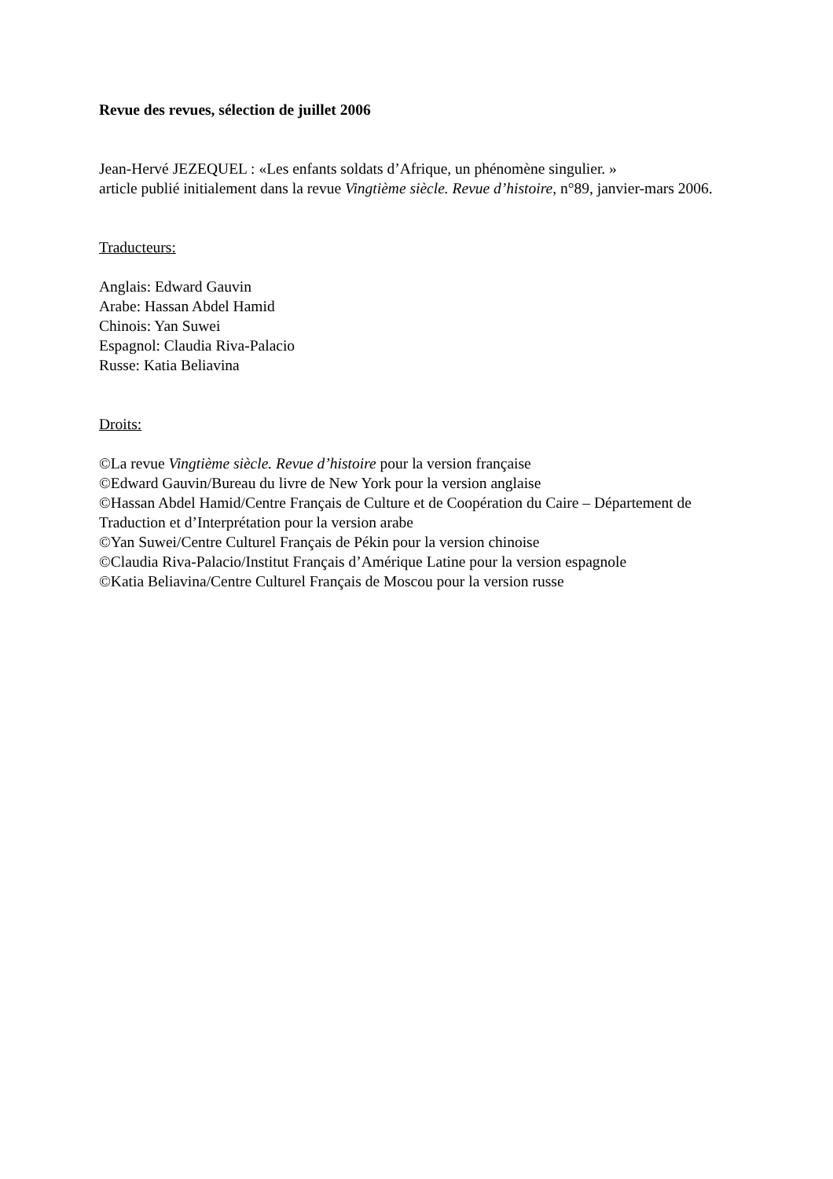Revue des revues, sélection de juillet 2006
Jean-Hervé JEZEQUEL : «Les enfants soldats d’Afrique, un phénomène singulier. »
article publié initialement dans la revue Vingtième siècle. Revue d’histoire, n°89, janvier-mars 2006.
Traducteurs:
Anglais: Edward Gauvin
Arabe: Hassan Abdel Hamid
Chinois: Yan Suwei
Espagnol: Claudia Riva-Palacio
Russe: Katia Beliavina
Droits:
©La revue Vingtième siècle. Revue d’histoire pour la version française
©Edward Gauvin/Bureau du livre de New York pour la version anglaise
©Hassan Abdel Hamid/Centre Français de Culture et de Coopération du Caire – Département de Traduction et d’Interprétation pour la version arabe
©Yan Suwei/Centre Culturel Français de Pékin pour la version chinoise
©Claudia Riva-Palacio/Institut Français d’Amérique Latine pour la version espagnole
©Katia Beliavina/Centre Culturel Français de Moscou pour la version russe